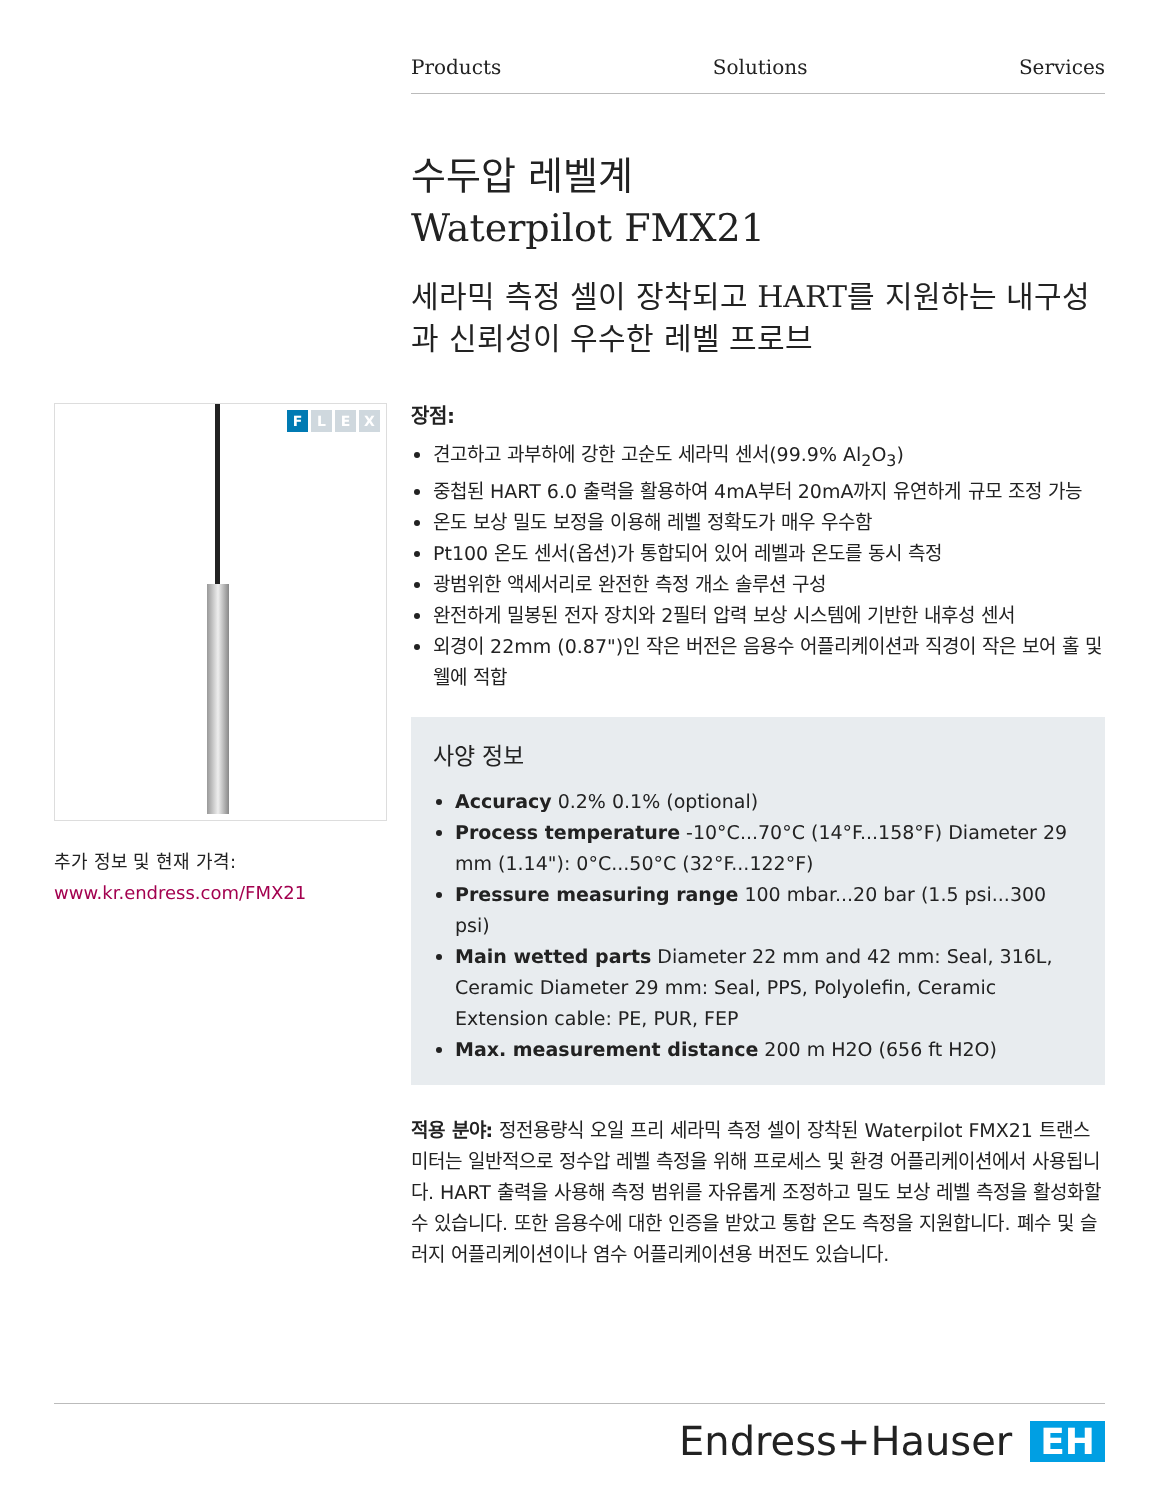Products Solutions Services
F L E X
추가 정보 및 현재 가격:
www.kr.endress.com/FMX21
수두압 레벨계
Waterpilot FMX21
세라믹 측정 셀이 장착되고 HART를 지원하는 내구성과 신뢰성이 우수한 레벨 프로브
장점:
견고하고 과부하에 강한 고순도 세라믹 센서(99.9% Al<sub>2</sub>O<sub>3</sub>)
중첩된 HART 6.0 출력을 활용하여 4mA부터 20mA까지 유연하게 규모 조정 가능
온도 보상 밀도 보정을 이용해 레벨 정확도가 매우 우수함
Pt100 온도 센서(옵션)가 통합되어 있어 레벨과 온도를 동시 측정
광범위한 액세서리로 완전한 측정 개소 솔루션 구성
완전하게 밀봉된 전자 장치와 2필터 압력 보상 시스템에 기반한 내후성 센서
외경이 22mm (0.87")인 작은 버전은 음용수 어플리케이션과 직경이 작은 보어 홀 및 웰에 적합
사양 정보
Accuracy 0.2% 0.1% (optional)
Process temperature -10°C...70°C (14°F...158°F) Diameter 29 mm (1.14"): 0°C...50°C (32°F...122°F)
Pressure measuring range 100 mbar...20 bar (1.5 psi...300 psi)
Main wetted parts Diameter 22 mm and 42 mm: Seal, 316L, Ceramic Diameter 29 mm: Seal, PPS, Polyolefin, Ceramic Extension cable: PE, PUR, FEP
Max. measurement distance 200 m H2O (656 ft H2O)
적용 분야: 정전용량식 오일 프리 세라믹 측정 셀이 장착된 Waterpilot FMX21 트랜스미터는 일반적으로 정수압 레벨 측정을 위해 프로세스 및 환경 어플리케이션에서 사용됩니다. HART 출력을 사용해 측정 범위를 자유롭게 조정하고 밀도 보상 레벨 측정을 활성화할 수 있습니다. 또한 음용수에 대한 인증을 받았고 통합 온도 측정을 지원합니다. 폐수 및 슬러지 어플리케이션이나 염수 어플리케이션용 버전도 있습니다.
Endress+Hauser EH